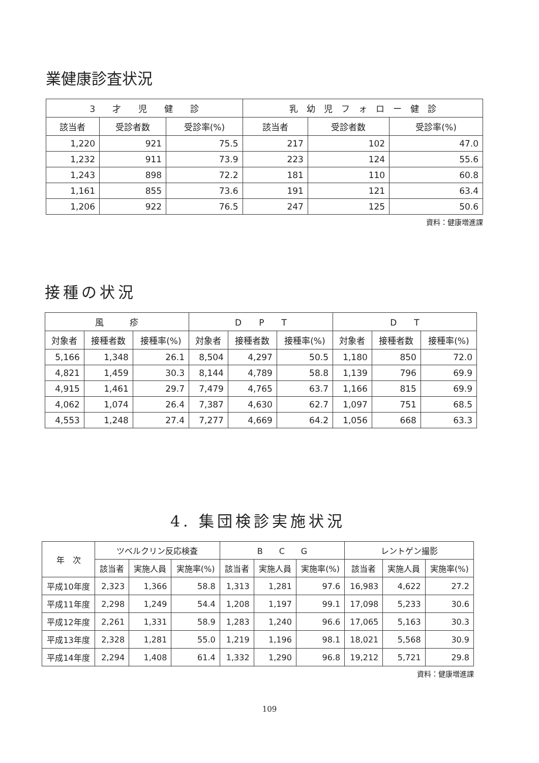業健康診査状況
| 3 才 児 健 診 | | | 乳 幼 児 フ ォ ロ ー 健 診 | | |
| --- | --- | --- | --- | --- | --- |
| 該当者 | 受診者数 | 受診率(%) | 該当者 | 受診者数 | 受診率(%) |
| 1,220 | 921 | 75.5 | 217 | 102 | 47.0 |
| 1,232 | 911 | 73.9 | 223 | 124 | 55.6 |
| 1,243 | 898 | 72.2 | 181 | 110 | 60.8 |
| 1,161 | 855 | 73.6 | 191 | 121 | 63.4 |
| 1,206 | 922 | 76.5 | 247 | 125 | 50.6 |
資料：健康増進課
接種の状況
| 風 疹 | | | D P T | | | D T | | |
| --- | --- | --- | --- | --- | --- | --- | --- | --- |
| 対象者 | 接種者数 | 接種率(%) | 対象者 | 接種者数 | 接種率(%) | 対象者 | 接種者数 | 接種率(%) |
| 5,166 | 1,348 | 26.1 | 8,504 | 4,297 | 50.5 | 1,180 | 850 | 72.0 |
| 4,821 | 1,459 | 30.3 | 8,144 | 4,789 | 58.8 | 1,139 | 796 | 69.9 |
| 4,915 | 1,461 | 29.7 | 7,479 | 4,765 | 63.7 | 1,166 | 815 | 69.9 |
| 4,062 | 1,074 | 26.4 | 7,387 | 4,630 | 62.7 | 1,097 | 751 | 68.5 |
| 4,553 | 1,248 | 27.4 | 7,277 | 4,669 | 64.2 | 1,056 | 668 | 63.3 |
4. 集団検診実施状況
| 年 次 | ツベルクリン反応検査 | | | B C G | | | レントゲン撮影 | | |
| --- | --- | --- | --- | --- | --- | --- | --- | --- | --- |
| | 該当者 | 実施人員 | 実施率(%) | 該当者 | 実施人員 | 実施率(%) | 該当者 | 実施人員 | 実施率(%) |
| 平成10年度 | 2,323 | 1,366 | 58.8 | 1,313 | 1,281 | 97.6 | 16,983 | 4,622 | 27.2 |
| 平成11年度 | 2,298 | 1,249 | 54.4 | 1,208 | 1,197 | 99.1 | 17,098 | 5,233 | 30.6 |
| 平成12年度 | 2,261 | 1,331 | 58.9 | 1,283 | 1,240 | 96.6 | 17,065 | 5,163 | 30.3 |
| 平成13年度 | 2,328 | 1,281 | 55.0 | 1,219 | 1,196 | 98.1 | 18,021 | 5,568 | 30.9 |
| 平成14年度 | 2,294 | 1,408 | 61.4 | 1,332 | 1,290 | 96.8 | 19,212 | 5,721 | 29.8 |
資料：健康増進課
109